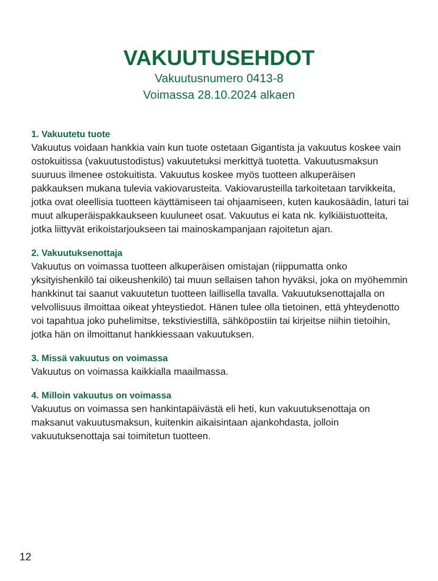VAKUUTUSEHDOT
Vakuutusnumero 0413-8
Voimassa 28.10.2024 alkaen
1. Vakuutetu tuote
Vakuutus voidaan hankkia vain kun tuote ostetaan Gigantista ja vakuutus koskee vain ostokuitissa (vakuutustodistus) vakuutetuksi merkittyä tuotetta. Vakuutusmaksun suuruus ilmenee ostokuitista. Vakuutus koskee myös tuotteen alkuperäisen pakkauksen mukana tulevia vakiovarusteita. Vakiovarusteilla tarkoitetaan tarvikkeita, jotka ovat oleellisia tuotteen käyttämiseen tai ohjaamiseen, kuten kaukosäädin, laturi tai muut alkuperäispakkaukseen kuuluneet osat. Vakuutus ei kata nk. kylkiäistuotteita, jotka liittyvät erikoistarjoukseen tai mainoskampanjaan rajoitetun ajan.
2. Vakuutuksenottaja
Vakuutus on voimassa tuotteen alkuperäisen omistajan (riippumatta onko yksityishenkilö tai oikeushenkilö) tai muun sellaisen tahon hyväksi, joka on myöhemmin hankkinut tai saanut vakuutetun tuotteen laillisella tavalla. Vakuutuksenottajalla on velvollisuus ilmoittaa oikeat yhteystiedot. Hänen tulee olla tietoinen, että yhteydenotto voi tapahtua joko puhelimitse, tekstiviestillä, sähköpostiin tai kirjeitse niihin tietoihin, jotka hän on ilmoittanut hankkiessaan vakuutuksen.
3. Missä vakuutus on voimassa
Vakuutus on voimassa kaikkialla maailmassa.
4. Milloin vakuutus on voimassa
Vakuutus on voimassa sen hankintapäivästä eli heti, kun vakuutuksenottaja on maksanut vakuutusmaksun, kuitenkin aikaisintaan ajankohdasta, jolloin vakuutuksenottaja sai toimitetun tuotteen.
12